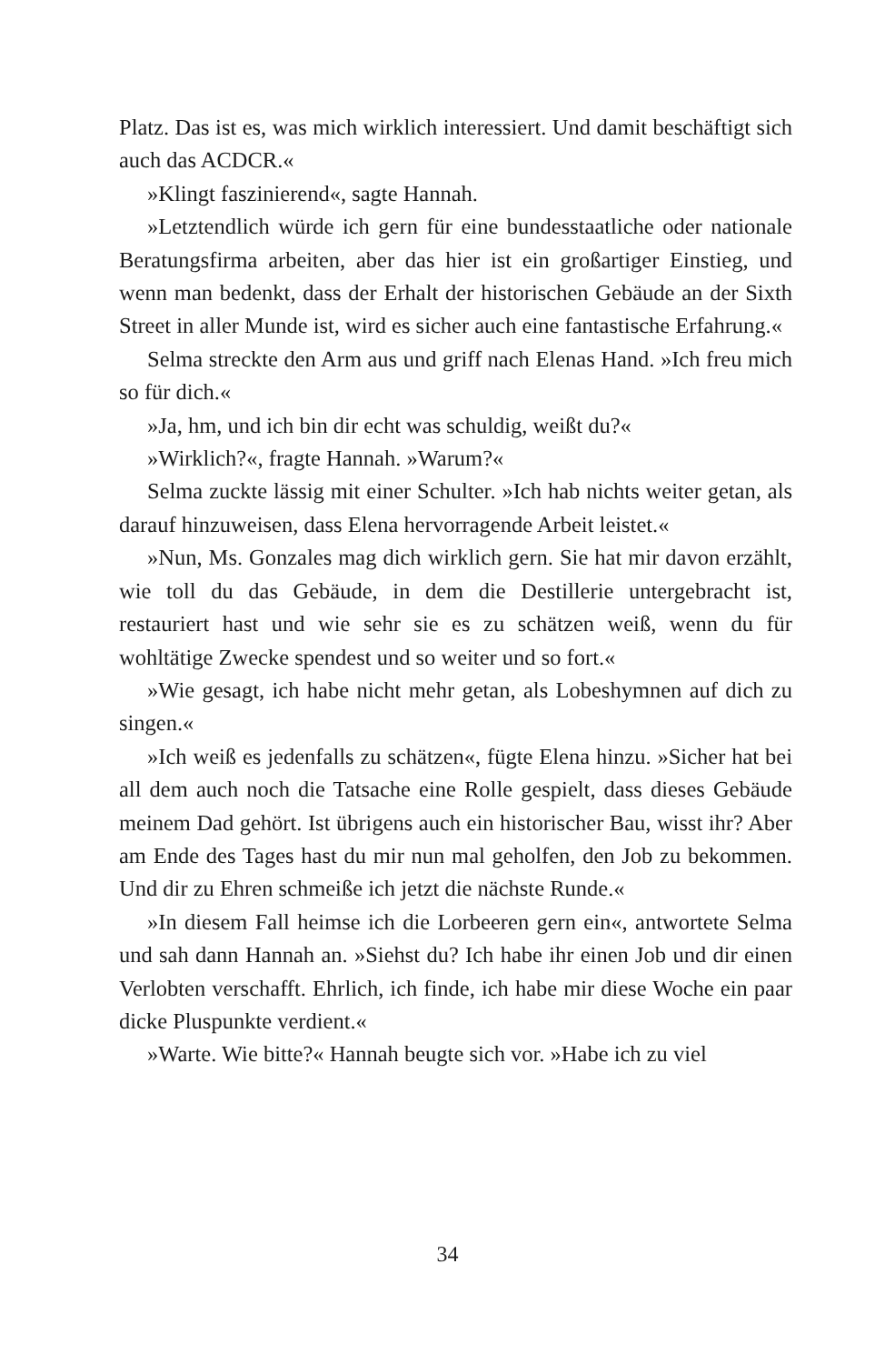Platz. Das ist es, was mich wirklich interessiert. Und damit beschäftigt sich auch das ACDCR.«
»Klingt faszinierend«, sagte Hannah.
»Letztendlich würde ich gern für eine bundesstaatliche oder nationale Beratungsfirma arbeiten, aber das hier ist ein großartiger Einstieg, und wenn man bedenkt, dass der Erhalt der historischen Gebäude an der Sixth Street in aller Munde ist, wird es sicher auch eine fantastische Erfahrung.«
Selma streckte den Arm aus und griff nach Elenas Hand. »Ich freu mich so für dich.«
»Ja, hm, und ich bin dir echt was schuldig, weißt du?«
»Wirklich?«, fragte Hannah. »Warum?«
Selma zuckte lässig mit einer Schulter. »Ich hab nichts weiter getan, als darauf hinzuweisen, dass Elena hervorragende Arbeit leistet.«
»Nun, Ms. Gonzales mag dich wirklich gern. Sie hat mir davon erzählt, wie toll du das Gebäude, in dem die Destillerie untergebracht ist, restauriert hast und wie sehr sie es zu schätzen weiß, wenn du für wohltätige Zwecke spendest und so weiter und so fort.«
»Wie gesagt, ich habe nicht mehr getan, als Lobeshymnen auf dich zu singen.«
»Ich weiß es jedenfalls zu schätzen«, fügte Elena hinzu. »Sicher hat bei all dem auch noch die Tatsache eine Rolle gespielt, dass dieses Gebäude meinem Dad gehört. Ist übrigens auch ein historischer Bau, wisst ihr? Aber am Ende des Tages hast du mir nun mal geholfen, den Job zu bekommen. Und dir zu Ehren schmeiße ich jetzt die nächste Runde.«
»In diesem Fall heimse ich die Lorbeeren gern ein«, antwortete Selma und sah dann Hannah an. »Siehst du? Ich habe ihr einen Job und dir einen Verlobten verschafft. Ehrlich, ich finde, ich habe mir diese Woche ein paar dicke Pluspunkte verdient.«
»Warte. Wie bitte?« Hannah beugte sich vor. »Habe ich zu viel
34